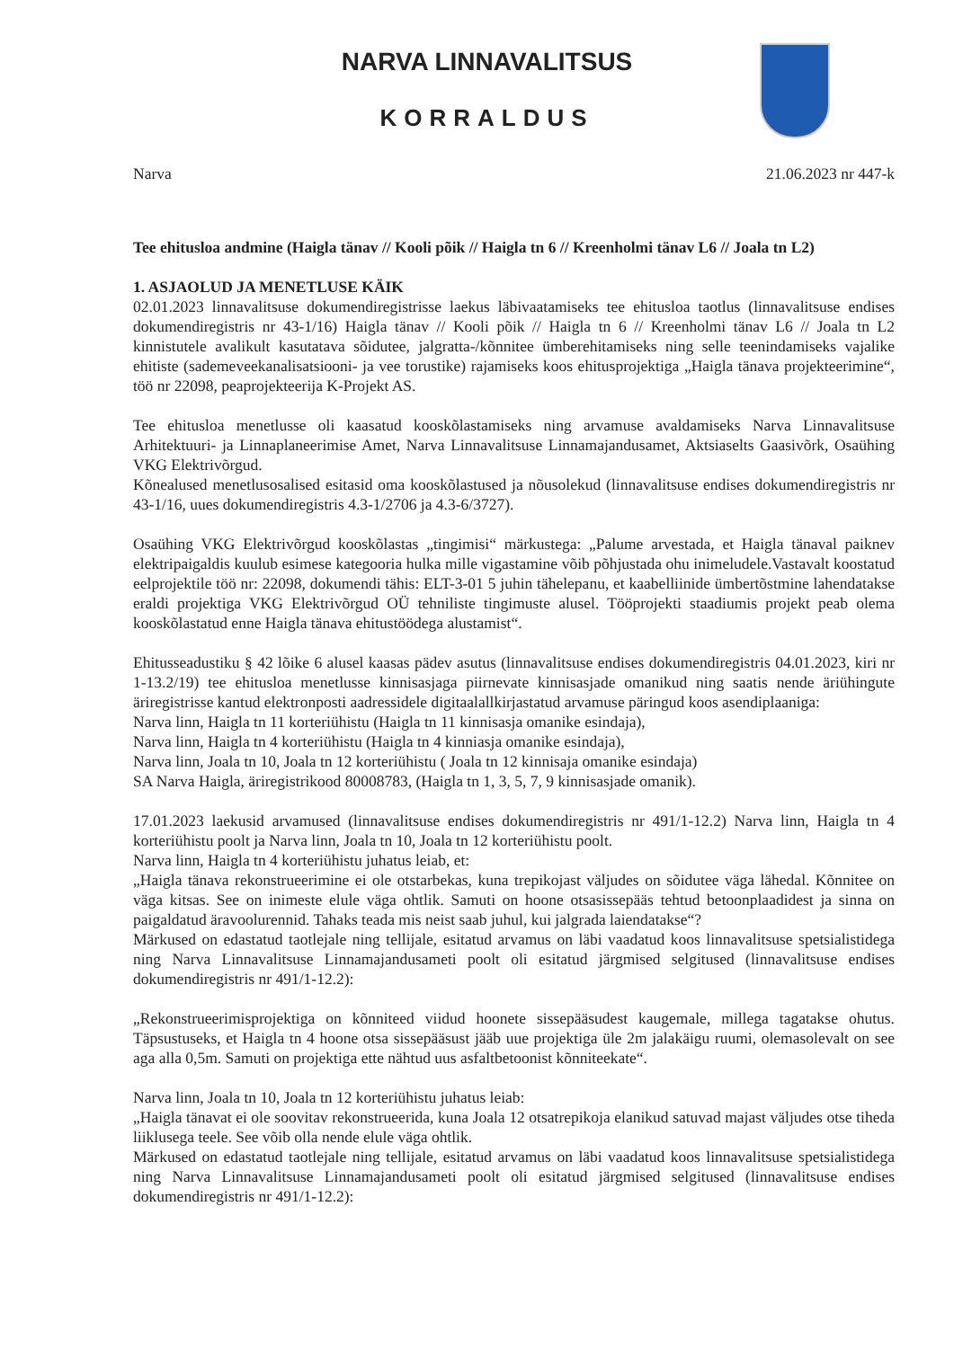NARVA LINNAVALITSUS
KORRALDUS
Narva 21.06.2023 nr 447-k
Tee ehitusloa andmine (Haigla tänav // Kooli põik // Haigla tn 6 // Kreenholmi tänav L6 // Joala tn L2)
1. ASJAOLUD JA MENETLUSE KÄIK
02.01.2023 linnavalitsuse dokumendiregistrisse laekus läbivaatamiseks tee ehitusloa taotlus (linnavalitsuse endises dokumendiregistris nr 43-1/16) Haigla tänav // Kooli põik // Haigla tn 6 // Kreenholmi tänav L6 // Joala tn L2 kinnistutele avalikult kasutatava sõidutee, jalgratta-/kõnnitee ümberehitamiseks ning selle teenindamiseks vajalike ehitiste (sademeveekanalisatsiooni- ja vee torustike) rajamiseks koos ehitusprojektiga „Haigla tänava projekteerimine“, töö nr 22098, peaprojekteerija K-Projekt AS.
Tee ehitusloa menetlusse oli kaasatud kooskõlastamiseks ning arvamuse avaldamiseks Narva Linnavalitsuse Arhitektuuri- ja Linnaplaneerimise Amet, Narva Linnavalitsuse Linnamajandusamet, Aktsiaselts Gaasivõrk, Osaühing VKG Elektrivõrgud.
Kõnealused menetlusosalised esitasid oma kooskõlastused ja nõusolekud (linnavalitsuse endises dokumendiregistris nr 43-1/16, uues dokumendiregistris 4.3-1/2706 ja 4.3-6/3727).
Osaühing VKG Elektrivõrgud kooskõlastas „tingimisi“ märkustega: „Palume arvestada, et Haigla tänaval paiknev elektripaigaldis kuulub esimese kategooria hulka mille vigastamine võib põhjustada ohu inimeludele.Vastavalt koostatud eelprojektile töö nr: 22098, dokumendi tähis: ELT-3-01 5 juhin tähelepanu, et kaabelliinide ümbertõstmine lahendatakse eraldi projektiga VKG Elektrivõrgud OÜ tehniliste tingimuste alusel. Tööprojekti staadiumis projekt peab olema kooskõlastatud enne Haigla tänava ehitustöödega alustamist“.
Ehitusseadustiku § 42 lõike 6 alusel kaasas pädev asutus (linnavalitsuse endises dokumendiregistris 04.01.2023, kiri nr 1-13.2/19) tee ehitusloa menetlusse kinnisasjaga piirnevate kinnisasjade omanikud ning saatis nende äriühingute äriregistrisse kantud elektronposti aadressidele digitaalallkirjastatud arvamuse päringud koos asendiplaaniga:
Narva linn, Haigla tn 11 korteriühistu (Haigla tn 11 kinnisasja omanike esindaja),
Narva linn, Haigla tn 4 korteriühistu (Haigla tn 4 kinniasja omanike esindaja),
Narva linn, Joala tn 10, Joala tn 12 korteriühistu ( Joala tn 12 kinnisaja omanike esindaja)
SA Narva Haigla, äriregistrikood 80008783, (Haigla tn 1, 3, 5, 7, 9 kinnisasjade omanik).
17.01.2023 laekusid arvamused (linnavalitsuse endises dokumendiregistris nr 491/1-12.2) Narva linn, Haigla tn 4 korteriühistu poolt ja Narva linn, Joala tn 10, Joala tn 12 korteriühistu poolt.
Narva linn, Haigla tn 4 korteriühistu juhatus leiab, et:
„Haigla tänava rekonstrueerimine ei ole otstarbekas, kuna trepikojast väljudes on sõidutee väga lähedal. Kõnnitee on väga kitsas. See on inimeste elule väga ohtlik. Samuti on hoone otsasissepääs tehtud betoonplaadidest ja sinna on paigaldatud äravoolurennid. Tahaks teada mis neist saab juhul, kui jalgrada laiendatakse“?
Märkused on edastatud taotlejale ning tellijale, esitatud arvamus on läbi vaadatud koos linnavalitsuse spetsialistidega ning Narva Linnavalitsuse Linnamajandusameti poolt oli esitatud järgmised selgitused (linnavalitsuse endises dokumendiregistris nr 491/1-12.2):
„Rekonstrueerimisprojektiga on kõnniteed viidud hoonete sissepääsudest kaugemale, millega tagatakse ohutus. Täpsustuseks, et Haigla tn 4 hoone otsa sissepääsust jääb uue projektiga üle 2m jalakäigu ruumi, olemasolevalt on see aga alla 0,5m. Samuti on projektiga ette nähtud uus asfaltbetoonist kõnniteekate“.
Narva linn, Joala tn 10, Joala tn 12 korteriühistu juhatus leiab:
„Haigla tänavat ei ole soovitav rekonstrueerida, kuna Joala 12 otsatrepikoja elanikud satuvad majast väljudes otse tiheda liiklusega teele. See võib olla nende elule väga ohtlik.
Märkused on edastatud taotlejale ning tellijale, esitatud arvamus on läbi vaadatud koos linnavalitsuse spetsialistidega ning Narva Linnavalitsuse Linnamajandusameti poolt oli esitatud järgmised selgitused (linnavalitsuse endises dokumendiregistris nr 491/1-12.2):